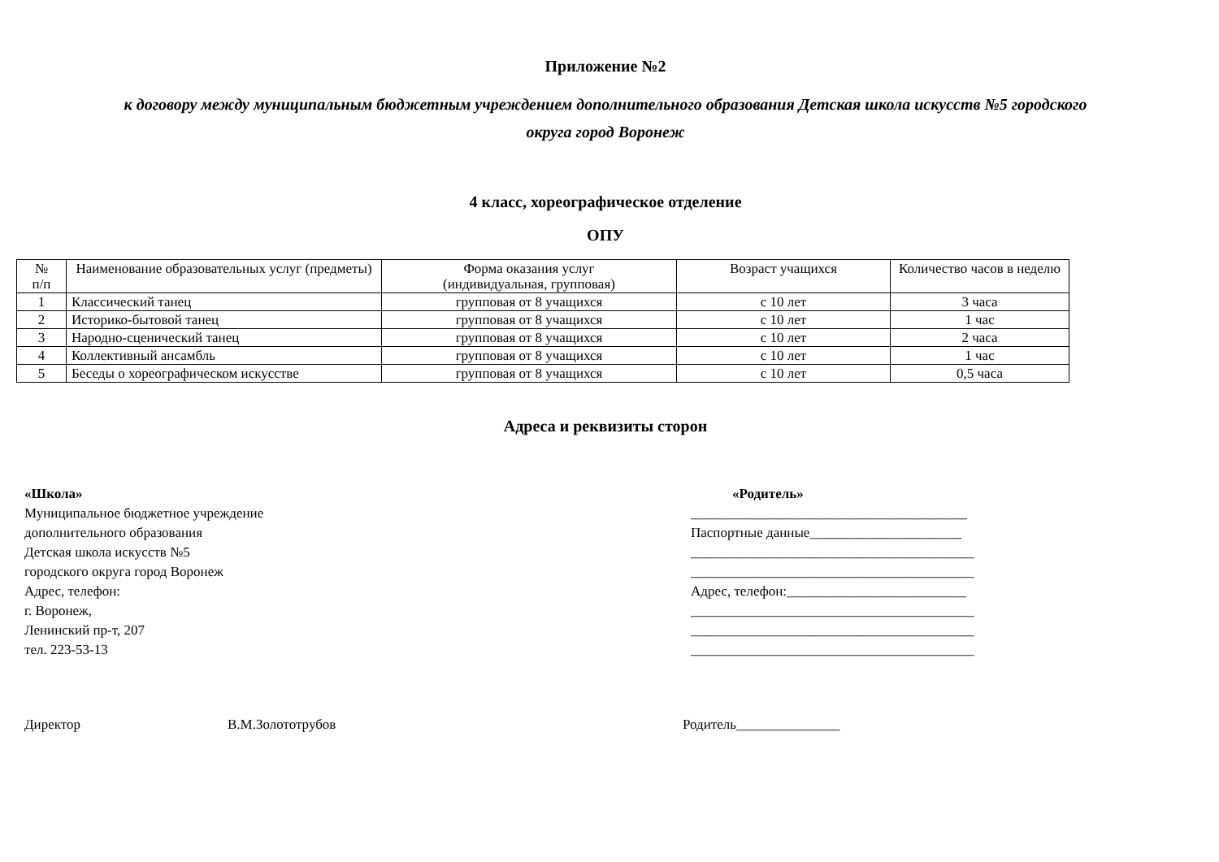Приложение №2
к договору между муниципальным бюджетным учреждением дополнительного образования Детская школа искусств №5 городского
округа город Воронеж
4 класс, хореографическое отделение
ОПУ
| № п/п | Наименование образовательных услуг (предметы) | Форма оказания услуг (индивидуальная, групповая) | Возраст учащихся | Количество часов в неделю |
| --- | --- | --- | --- | --- |
| 1 | Классический танец | групповая от 8 учащихся | с 10 лет | 3 часа |
| 2 | Историко-бытовой танец | групповая от 8 учащихся | с 10 лет | 1 час |
| 3 | Народно-сценический танец | групповая от 8 учащихся | с 10 лет | 2 часа |
| 4 | Коллективный ансамбль | групповая от 8 учащихся | с 10 лет | 1 час |
| 5 | Беседы о хореографическом искусстве | групповая от 8 учащихся | с 10 лет | 0,5 часа |
Адреса и реквизиты сторон
«Школа»
Муниципальное бюджетное учреждение
дополнительного образования
Детская школа искусств №5
городского округа город Воронеж
Адрес, телефон:
г. Воронеж,
Ленинский пр-т, 207
тел. 223-53-13
«Родитель»
________________________________________
Паспортные данные______________________
_________________________________________
_________________________________________
Адрес, телефон:__________________________
_________________________________________
_________________________________________
_________________________________________
Директор В.М.Золототрубов Родитель_______________